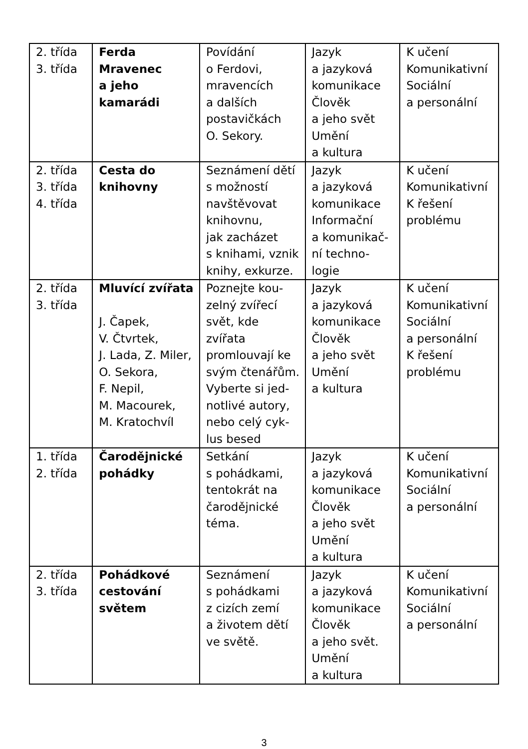| 2. třída 3. třída | Ferda Mravenec a jeho kamarádi | Povídání o Ferdovi, mravencích a dalších postavičkách O. Sekory. | Jazyk a jazyková komunikace Člověk a jeho svět Umění a kultura | K učení Komunikativní Sociální a personální |
| 2. třída 3. třída 4. třída | Cesta do knihovny | Seznámení dětí s možností navštěvovat knihovnu, jak zacházet s knihami, vznik knihy, exkurze. | Jazyk a jazyková komunikace Informační a komunikač- ní techno- logie | K učení Komunikativní K řešení problému |
| 2. třída 3. třída | Mluvící zvířata J. Čapek, V. Čtvrtek, J. Lada, Z. Miler, O. Sekora, F. Nepil, M. Macourek, M. Kratochvíl | Poznejte kou- zelný zvířecí svět, kde zvířata promlouvají ke svým čtenářům. Vyberte si jed- notlivé autory, nebo celý cyk- lus besed | Jazyk a jazyková komunikace Člověk a jeho svět Umění a kultura | K učení Komunikativní Sociální a personální K řešení problému |
| 1. třída 2. třída | Čarodějnické pohádky | Setkání s pohádkami, tentokrát na čarodějnické téma. | Jazyk a jazyková komunikace Člověk a jeho svět Umění a kultura | K učení Komunikativní Sociální a personální |
| 2. třída 3. třída | Pohádkové cestování světem | Seznámení s pohádkami z cizích zemí a životem dětí ve světě. | Jazyk a jazyková komunikace Člověk a jeho svět. Umění a kultura | K učení Komunikativní Sociální a personální |
3